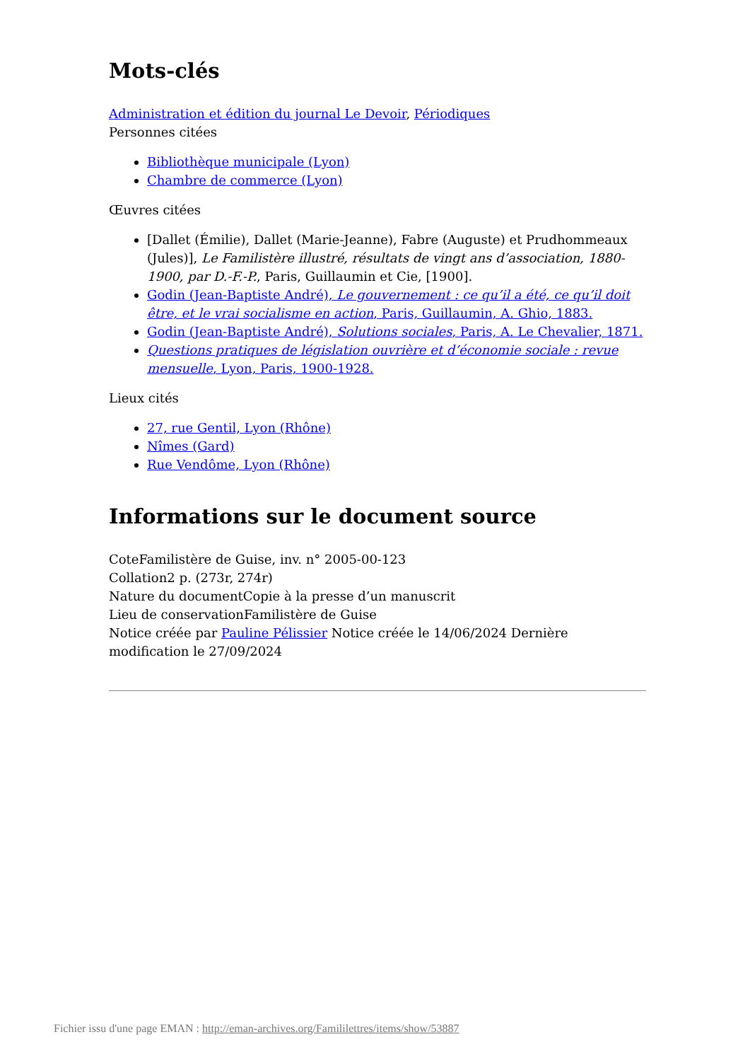Mots-clés
Administration et édition du journal Le Devoir, Périodiques
Personnes citées
Bibliothèque municipale (Lyon)
Chambre de commerce (Lyon)
Œuvres citées
[Dallet (Émilie), Dallet (Marie-Jeanne), Fabre (Auguste) et Prudhommeaux (Jules)], Le Familistère illustré, résultats de vingt ans d’association, 1880-1900, par D.-F.-P., Paris, Guillaumin et Cie, [1900].
Godin (Jean-Baptiste André), Le gouvernement : ce qu’il a été, ce qu’il doit être, et le vrai socialisme en action, Paris, Guillaumin, A. Ghio, 1883.
Godin (Jean-Baptiste André), Solutions sociales, Paris, A. Le Chevalier, 1871.
Questions pratiques de législation ouvrière et d’économie sociale : revue mensuelle, Lyon, Paris, 1900-1928.
Lieux cités
27, rue Gentil, Lyon (Rhône)
Nîmes (Gard)
Rue Vendôme, Lyon (Rhône)
Informations sur le document source
CoteFamilistère de Guise, inv. n° 2005-00-123
Collation2 p. (273r, 274r)
Nature du documentCopie à la presse d’un manuscrit
Lieu de conservationFamilistère de Guise
Notice créée par Pauline Pélissier Notice créée le 14/06/2024 Dernière modification le 27/09/2024
Fichier issu d'une page EMAN : http://eman-archives.org/Famililettres/items/show/53887